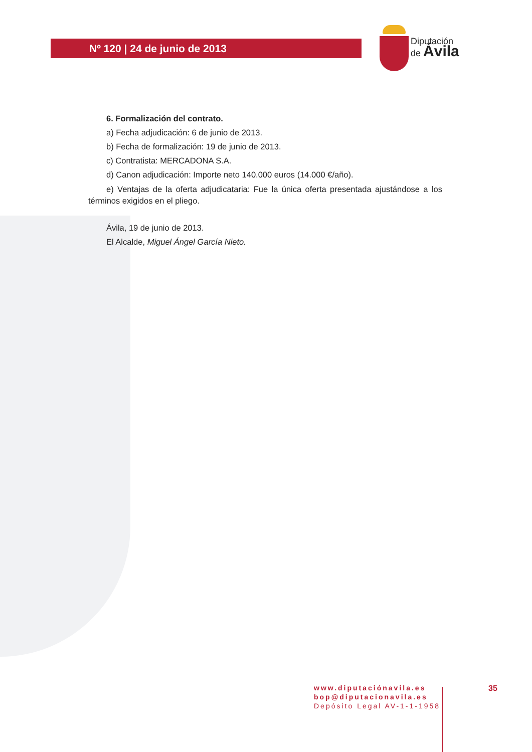Nº 120 | 24 de junio de 2013
Diputación
de Ávila
6. Formalización del contrato.
a) Fecha adjudicación: 6 de junio de 2013.
b) Fecha de formalización: 19 de junio de 2013.
c) Contratista: MERCADONA S.A.
d) Canon adjudicación: Importe neto 140.000 euros (14.000 €/año).
e) Ventajas de la oferta adjudicataria: Fue la única oferta presentada ajustándose a los términos exigidos en el pliego.
Ávila, 19 de junio de 2013.
El Alcalde, Miguel Ángel García Nieto.
www.diputaciónavila.es
bop@diputacionavila.es
Depósito Legal AV-1-1-1958
35